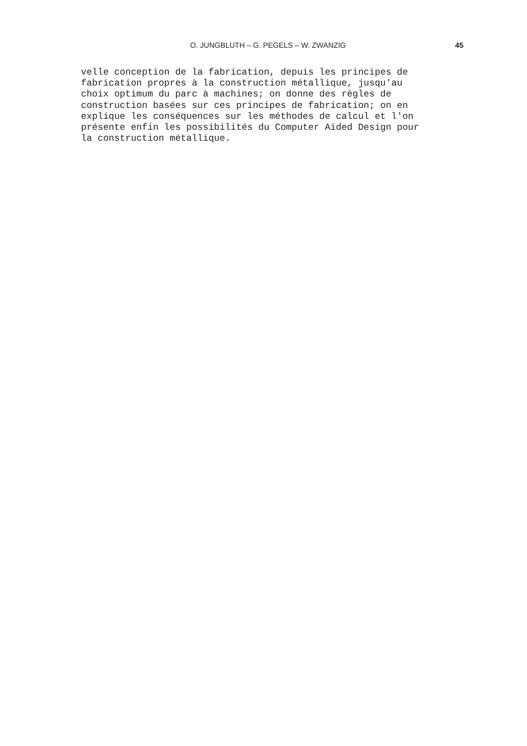O. JUNGBLUTH – G. PEGELS – W. ZWANZIG 45
velle conception de la fabrication, depuis les principes de fabrication propres à la construction métallique, jusqu'au choix optimum du parc à machines; on donne des règles de construction basées sur ces principes de fabrication; on en explique les conséquences sur les méthodes de calcul et l'on présente enfin les possibilités du Computer Aided Design pour la construction métallique.